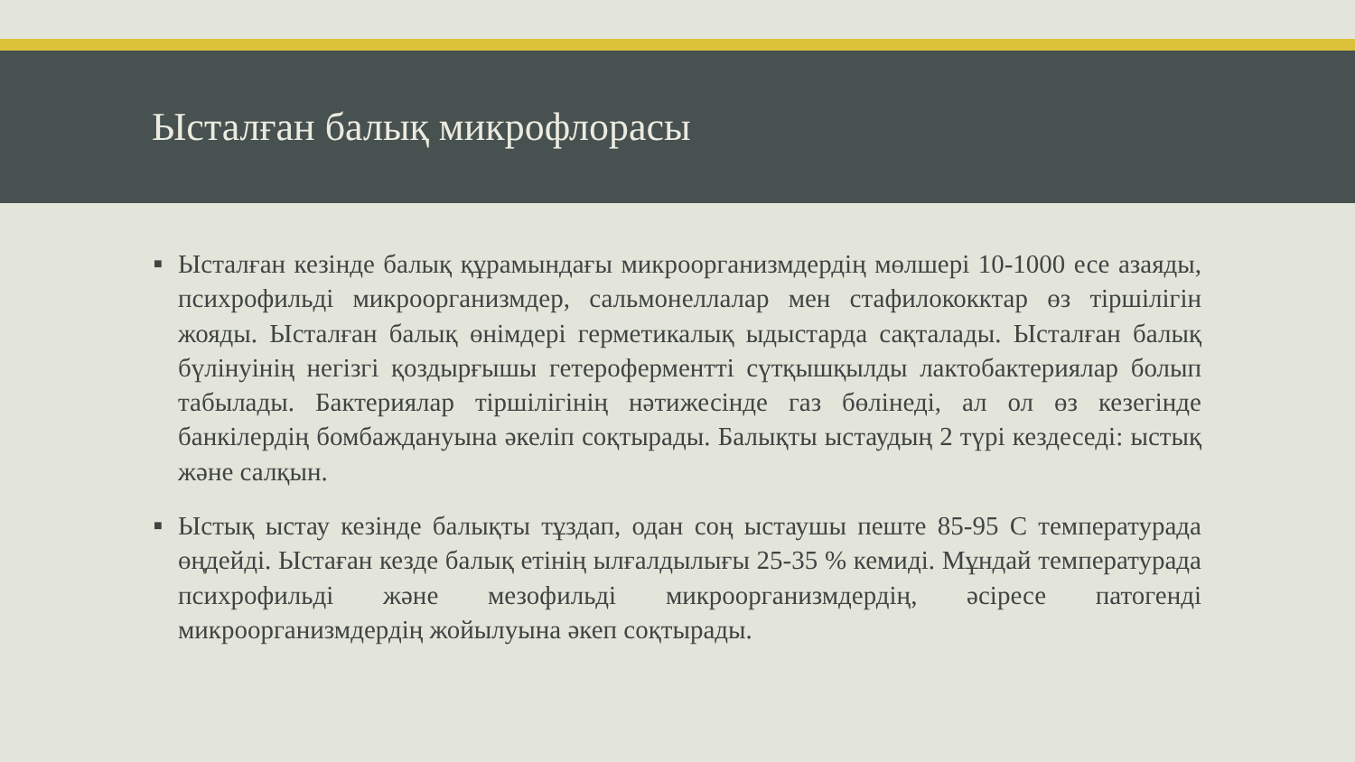Ысталған балық микрофлорасы
■ Ысталған кезінде балық құрамындағы микроорганизмдердің мөлшері 10-1000 есе азаяды, психрофильді микроорганизмдер, сальмонеллалар мен стафилококктар өз тіршілігін жояды. Ысталған балық өнімдері герметикалық ыдыстарда сақталады. Ысталған балық бүлінуінің негізгі қоздырғышы гетероферментті сүтқышқылды лактобактериялар болып табылады. Бактериялар тіршілігінің нәтижесінде газ бөлінеді, ал ол өз кезегінде банкілердің бомбаждануына әкеліп соқтырады. Балықты ыстаудың 2 түрі кездеседі: ыстық және салқын.
■ Ыстық ыстау кезінде балықты тұздап, одан соң ыстаушы пеште 85-95 С температурада өңдейді. Ыстаған кезде балық етінің ылғалдылығы 25-35 % кемиді. Мұндай температурада психрофильді және мезофильді микроорганизмдердің, әсіресе патогенді микроорганизмдердің жойылуына әкеп соқтырады.